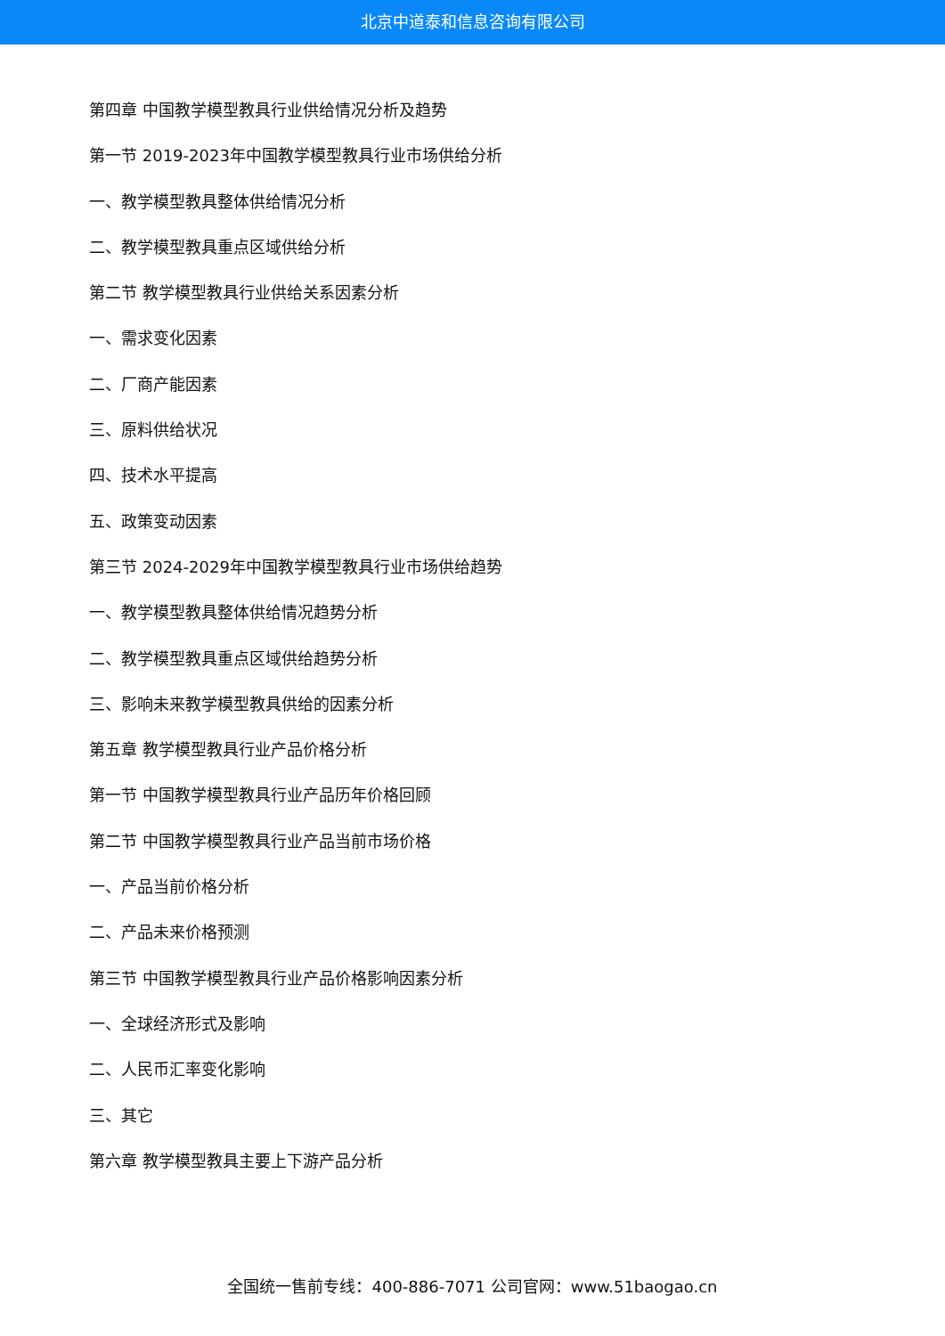北京中道泰和信息咨询有限公司
第四章 中国教学模型教具行业供给情况分析及趋势
第一节 2019-2023年中国教学模型教具行业市场供给分析
一、教学模型教具整体供给情况分析
二、教学模型教具重点区域供给分析
第二节 教学模型教具行业供给关系因素分析
一、需求变化因素
二、厂商产能因素
三、原料供给状况
四、技术水平提高
五、政策变动因素
第三节 2024-2029年中国教学模型教具行业市场供给趋势
一、教学模型教具整体供给情况趋势分析
二、教学模型教具重点区域供给趋势分析
三、影响未来教学模型教具供给的因素分析
第五章 教学模型教具行业产品价格分析
第一节 中国教学模型教具行业产品历年价格回顾
第二节 中国教学模型教具行业产品当前市场价格
一、产品当前价格分析
二、产品未来价格预测
第三节 中国教学模型教具行业产品价格影响因素分析
一、全球经济形式及影响
二、人民币汇率变化影响
三、其它
第六章 教学模型教具主要上下游产品分析
全国统一售前专线：400-886-7071 公司官网：www.51baogao.cn